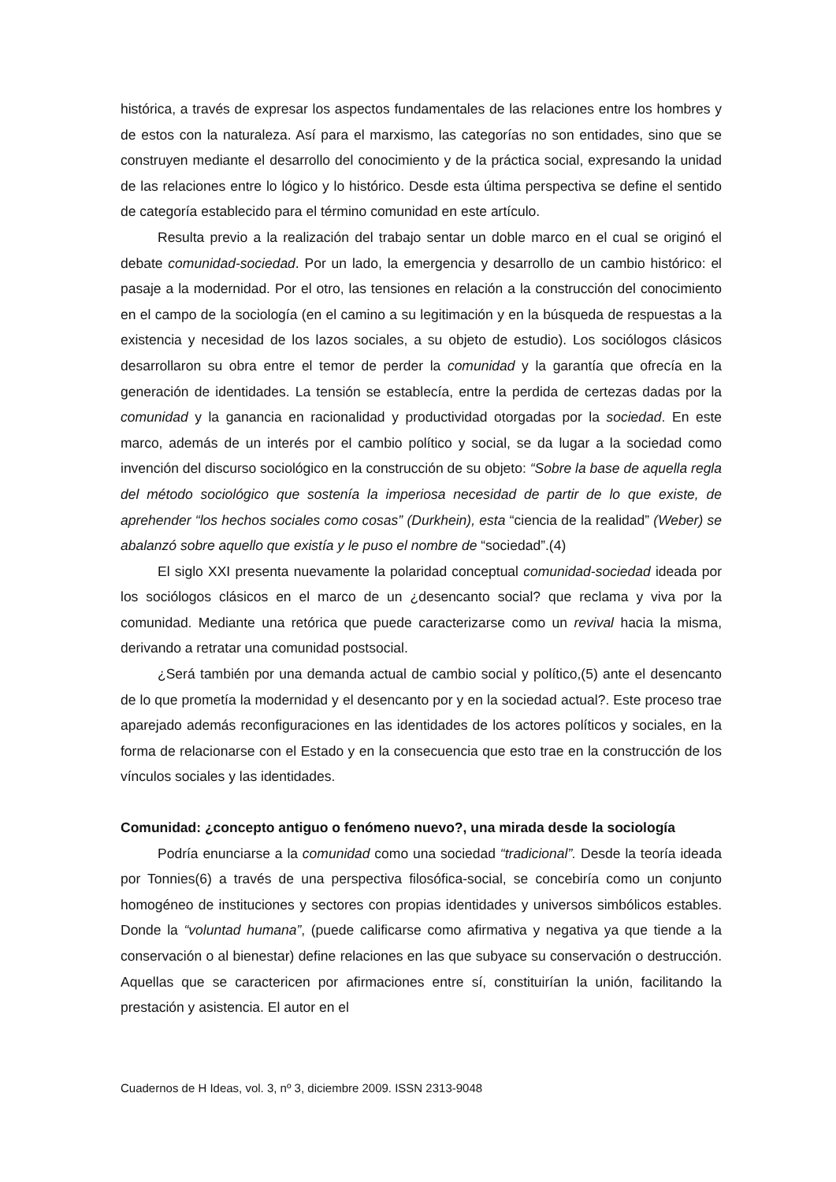histórica, a través de expresar los aspectos fundamentales de las relaciones entre los hombres y de estos con la naturaleza. Así para el marxismo, las categorías no son entidades, sino que se construyen mediante el desarrollo del conocimiento y de la práctica social, expresando la unidad de las relaciones entre lo lógico y lo histórico. Desde esta última perspectiva se define el sentido de categoría establecido para el término comunidad en este artículo.
Resulta previo a la realización del trabajo sentar un doble marco en el cual se originó el debate comunidad-sociedad. Por un lado, la emergencia y desarrollo de un cambio histórico: el pasaje a la modernidad. Por el otro, las tensiones en relación a la construcción del conocimiento en el campo de la sociología (en el camino a su legitimación y en la búsqueda de respuestas a la existencia y necesidad de los lazos sociales, a su objeto de estudio). Los sociólogos clásicos desarrollaron su obra entre el temor de perder la comunidad y la garantía que ofrecía en la generación de identidades. La tensión se establecía, entre la perdida de certezas dadas por la comunidad y la ganancia en racionalidad y productividad otorgadas por la sociedad. En este marco, además de un interés por el cambio político y social, se da lugar a la sociedad como invención del discurso sociológico en la construcción de su objeto: “Sobre la base de aquella regla del método sociológico que sostenía la imperiosa necesidad de partir de lo que existe, de aprehender “los hechos sociales como cosas” (Durkhein), esta “ciencia de la realidad” (Weber) se abalanzó sobre aquello que existía y le puso el nombre de “sociedad”.(4)
El siglo XXI presenta nuevamente la polaridad conceptual comunidad-sociedad ideada por los sociólogos clásicos en el marco de un ¿desencanto social? que reclama y viva por la comunidad. Mediante una retórica que puede caracterizarse como un revival hacia la misma, derivando a retratar una comunidad postsocial.
¿Será también por una demanda actual de cambio social y político,(5) ante el desencanto de lo que prometía la modernidad y el desencanto por y en la sociedad actual?. Este proceso trae aparejado además reconfiguraciones en las identidades de los actores políticos y sociales, en la forma de relacionarse con el Estado y en la consecuencia que esto trae en la construcción de los vínculos sociales y las identidades.
Comunidad: ¿concepto antiguo o fenómeno nuevo?, una mirada desde la sociología
Podría enunciarse a la comunidad como una sociedad “tradicional”. Desde la teoría ideada por Tonnies(6) a través de una perspectiva filosófica-social, se concebiría como un conjunto homogéneo de instituciones y sectores con propias identidades y universos simbólicos estables. Donde la “voluntad humana”, (puede calificarse como afirmativa y negativa ya que tiende a la conservación o al bienestar) define relaciones en las que subyace su conservación o destrucción. Aquellas que se caractericen por afirmaciones entre sí, constituirían la unión, facilitando la prestación y asistencia. El autor en el
Cuadernos de H Ideas, vol. 3, nº 3, diciembre 2009. ISSN 2313-9048